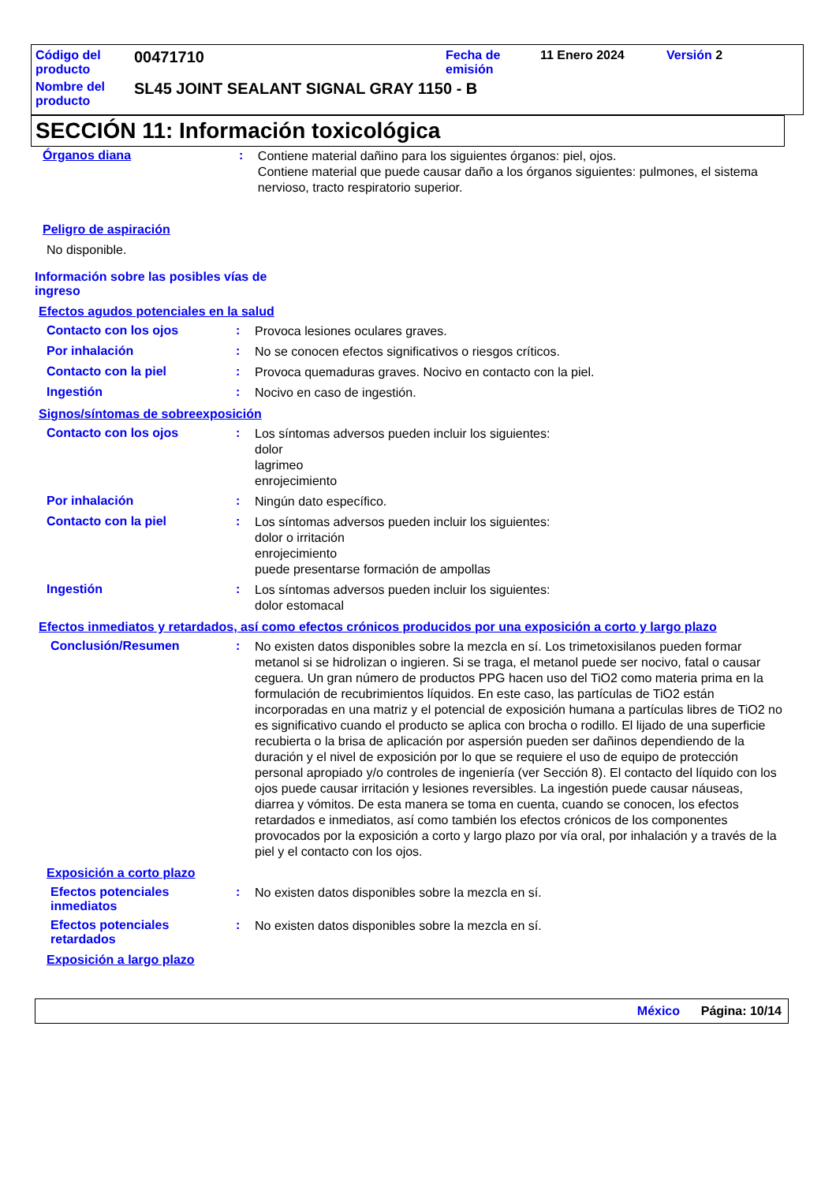Código del producto
00471710
Fecha de emisión
11 Enero 2024 Versión 2
Nombre del producto
SL45 JOINT SEALANT SIGNAL GRAY 1150 - B
SECCIÓN 11: Información toxicológica
Órganos diana
:
Contiene material dañino para los siguientes órganos: piel, ojos.
Contiene material que puede causar daño a los órganos siguientes: pulmones, el sistema nervioso, tracto respiratorio superior.
Peligro de aspiración
No disponible.
Información sobre las posibles vías de ingreso
Efectos agudos potenciales en la salud
Contacto con los ojos :
Provoca lesiones oculares graves.
Por inhalación :
No se conocen efectos significativos o riesgos críticos.
Contacto con la piel :
Provoca quemaduras graves. Nocivo en contacto con la piel.
Ingestión :
Nocivo en caso de ingestión.
Signos/síntomas de sobreexposición
Contacto con los ojos :
Los síntomas adversos pueden incluir los siguientes:
dolor
lagrimeo
enrojecimiento
Por inhalación :
Ningún dato específico.
Contacto con la piel :
Los síntomas adversos pueden incluir los siguientes:
dolor o irritación
enrojecimiento
puede presentarse formación de ampollas
Ingestión :
Los síntomas adversos pueden incluir los siguientes:
dolor estomacal
Efectos inmediatos y retardados, así como efectos crónicos producidos por una exposición a corto y largo plazo
Conclusión/Resumen :
No existen datos disponibles sobre la mezcla en sí. Los trimetoxisilanos pueden formar metanol si se hidrolizan o ingieren. Si se traga, el metanol puede ser nocivo, fatal o causar ceguera. Un gran número de productos PPG hacen uso del TiO2 como materia prima en la formulación de recubrimientos líquidos. En este caso, las partículas de TiO2 están incorporadas en una matriz y el potencial de exposición humana a partículas libres de TiO2 no es significativo cuando el producto se aplica con brocha o rodillo. El lijado de una superficie recubierta o la brisa de aplicación por aspersión pueden ser dañinos dependiendo de la duración y el nivel de exposición por lo que se requiere el uso de equipo de protección personal apropiado y/o controles de ingeniería (ver Sección 8). El contacto del líquido con los ojos puede causar irritación y lesiones reversibles. La ingestión puede causar náuseas, diarrea y vómitos. De esta manera se toma en cuenta, cuando se conocen, los efectos retardados e inmediatos, así como también los efectos crónicos de los componentes provocados por la exposición a corto y largo plazo por vía oral, por inhalación y a través de la piel y el contacto con los ojos.
Exposición a corto plazo
Efectos potenciales inmediatos
:
No existen datos disponibles sobre la mezcla en sí.
Efectos potenciales retardados
:
No existen datos disponibles sobre la mezcla en sí.
Exposición a largo plazo
México Página: 10/14